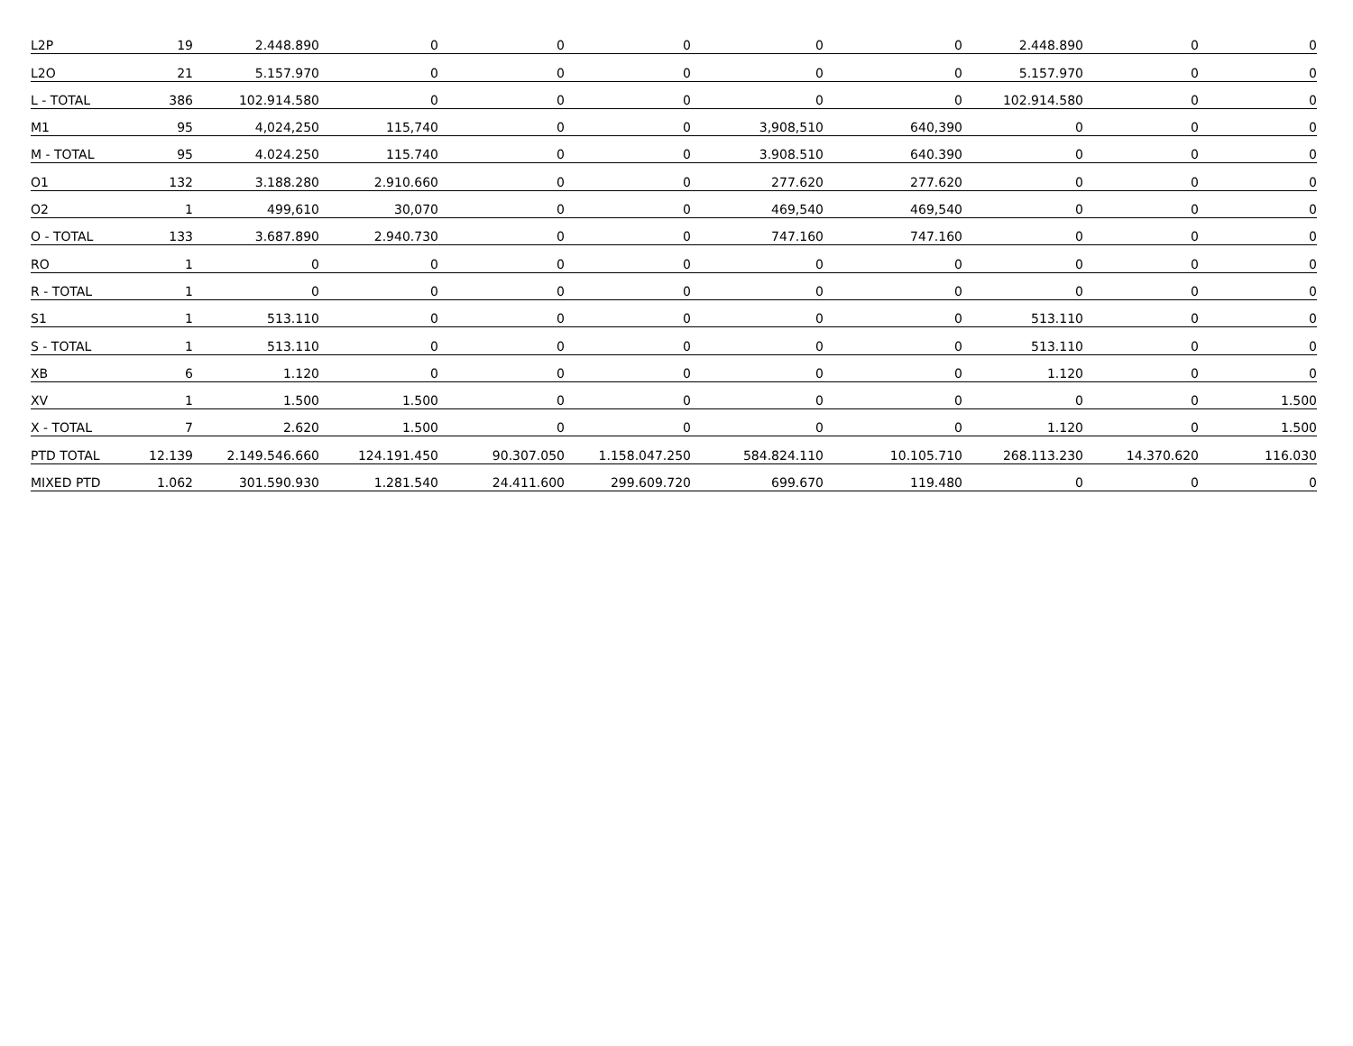| L2P | 19 | 2.448.890 | 0 | 0 | 0 | 0 | 0 | 2.448.890 | 0 | 0 |
| L2O | 21 | 5.157.970 | 0 | 0 | 0 | 0 | 0 | 5.157.970 | 0 | 0 |
| L - TOTAL | 386 | 102.914.580 | 0 | 0 | 0 | 0 | 0 | 102.914.580 | 0 | 0 |
| M1 | 95 | 4,024,250 | 115,740 | 0 | 0 | 3,908,510 | 640,390 | 0 | 0 | 0 |
| M - TOTAL | 95 | 4.024.250 | 115.740 | 0 | 0 | 3.908.510 | 640.390 | 0 | 0 | 0 |
| O1 | 132 | 3.188.280 | 2.910.660 | 0 | 0 | 277.620 | 277.620 | 0 | 0 | 0 |
| O2 | 1 | 499,610 | 30,070 | 0 | 0 | 469,540 | 469,540 | 0 | 0 | 0 |
| O - TOTAL | 133 | 3.687.890 | 2.940.730 | 0 | 0 | 747.160 | 747.160 | 0 | 0 | 0 |
| RO | 1 | 0 | 0 | 0 | 0 | 0 | 0 | 0 | 0 | 0 |
| R - TOTAL | 1 | 0 | 0 | 0 | 0 | 0 | 0 | 0 | 0 | 0 |
| S1 | 1 | 513.110 | 0 | 0 | 0 | 0 | 0 | 513.110 | 0 | 0 |
| S - TOTAL | 1 | 513.110 | 0 | 0 | 0 | 0 | 0 | 513.110 | 0 | 0 |
| XB | 6 | 1.120 | 0 | 0 | 0 | 0 | 0 | 1.120 | 0 | 0 |
| XV | 1 | 1.500 | 1.500 | 0 | 0 | 0 | 0 | 0 | 0 | 1.500 |
| X - TOTAL | 7 | 2.620 | 1.500 | 0 | 0 | 0 | 0 | 1.120 | 0 | 1.500 |
| PTD TOTAL | 12.139 | 2.149.546.660 | 124.191.450 | 90.307.050 | 1.158.047.250 | 584.824.110 | 10.105.710 | 268.113.230 | 14.370.620 | 116.030 |
| MIXED PTD | 1.062 | 301.590.930 | 1.281.540 | 24.411.600 | 299.609.720 | 699.670 | 119.480 | 0 | 0 | 0 |